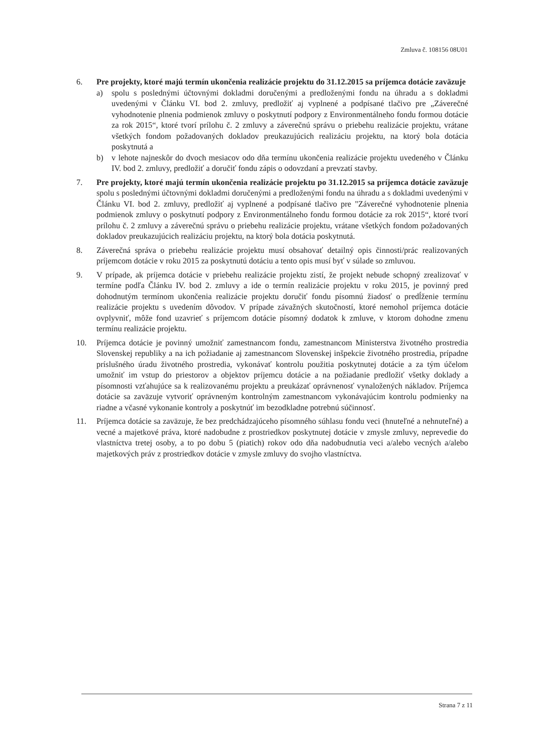Zmluva č. 108156 08U01
6. Pre projekty, ktoré majú termín ukončenia realizácie projektu do 31.12.2015 sa príjemca dotácie zaväzuje
a) spolu s poslednými účtovnými dokladmi doručenými a predloženými fondu na úhradu a s dokladmi uvedenými v Článku VI. bod 2. zmluvy, predložiť aj vyplnené a podpísané tlačivo pre „Záverečné vyhodnotenie plnenia podmienok zmluvy o poskytnutí podpory z Environmentálneho fondu formou dotácie za rok 2015“, ktoré tvorí prílohu č. 2 zmluvy a záverečnú správu o priebehu realizácie projektu, vrátane všetkých fondom požadovaných dokladov preukazujúcich realizáciu projektu, na ktorý bola dotácia poskytnutá a
b) v lehote najneskôr do dvoch mesiacov odo dňa termínu ukončenia realizácie projektu uvedeného v Článku IV. bod 2. zmluvy, predložiť a doručiť fondu zápis o odovzdaní a prevzatí stavby.
7. Pre projekty, ktoré majú termín ukončenia realizácie projektu po 31.12.2015 sa príjemca dotácie zaväzuje spolu s poslednými účtovnými dokladmi doručenými a predloženými fondu na úhradu a s dokladmi uvedenými v Článku VI. bod 2. zmluvy, predložiť aj vyplnené a podpísané tlačivo pre "Záverečné vyhodnotenie plnenia podmienok zmluvy o poskytnutí podpory z Environmentálneho fondu formou dotácie za rok 2015“, ktoré tvorí prílohu č. 2 zmluvy a záverečnú správu o priebehu realizácie projektu, vrátane všetkých fondom požadovaných dokladov preukazujúcich realizáciu projektu, na ktorý bola dotácia poskytnutá.
8. Záverečná správa o priebehu realizácie projektu musí obsahovať detailný opis činnosti/prác realizovaných príjemcom dotácie v roku 2015 za poskytnutú dotáciu a tento opis musí byť v súlade so zmluvou.
9. V prípade, ak príjemca dotácie v priebehu realizácie projektu zistí, že projekt nebude schopný zrealizovať v termíne podľa Článku IV. bod 2. zmluvy a ide o termín realizácie projektu v roku 2015, je povinný pred dohodnutým termínom ukončenia realizácie projektu doručiť fondu písomnú žiadosť o predĺženie termínu realizácie projektu s uvedením dôvodov. V prípade závažných skutočností, ktoré nemohol príjemca dotácie ovplyvniť, môže fond uzavrieť s príjemcom dotácie písomný dodatok k zmluve, v ktorom dohodne zmenu termínu realizácie projektu.
10. Príjemca dotácie je povinný umožniť zamestnancom fondu, zamestnancom Ministerstva životného prostredia Slovenskej republiky a na ich požiadanie aj zamestnancom Slovenskej inšpekcie životného prostredia, prípadne príslušného úradu životného prostredia, vykonávať kontrolu použitia poskytnutej dotácie a za tým účelom umožniť im vstup do priestorov a objektov príjemcu dotácie a na požiadanie predložiť všetky doklady a písomnosti vzťahujúce sa k realizovanému projektu a preukázať oprávnenosť vynaložených nákladov. Príjemca dotácie sa zaväzuje vytvoriť oprávneným kontrolným zamestnancom vykonávajúcim kontrolu podmienky na riadne a včasné vykonanie kontroly a poskytnúť im bezodkladne potrebnú súčinnosť.
11. Príjemca dotácie sa zaväzuje, že bez predchádzajúceho písomného súhlasu fondu veci (hnuteľné a nehnuteľné) a vecné a majetkové práva, ktoré nadobudne z prostriedkov poskytnutej dotácie v zmysle zmluvy, neprevedie do vlastníctva tretej osoby, a to po dobu 5 (piatich) rokov odo dňa nadobudnutia veci a/alebo vecných a/alebo majetkových práv z prostriedkov dotácie v zmysle zmluvy do svojho vlastníctva.
Strana 7 z 11